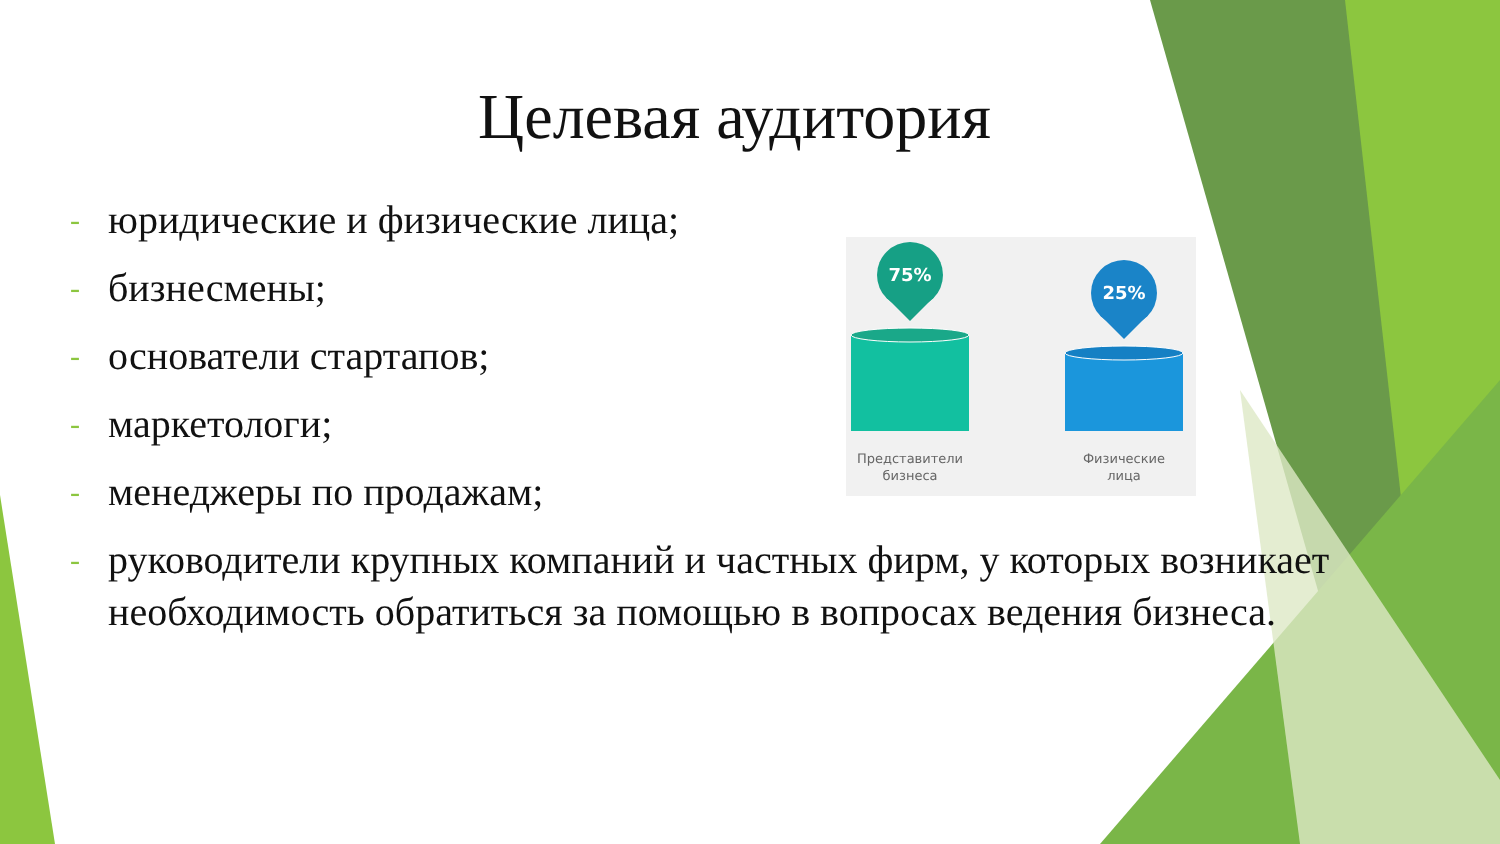Целевая аудитория
- юридические и физические лица;
- бизнесмены;
- основатели стартапов;
- маркетологи;
- менеджеры по продажам;
- руководители крупных компаний и частных фирм, у которых возникает необходимость обратиться за помощью в вопросах ведения бизнеса.
75%
25%
Представители
бизнеса
Физические
лица